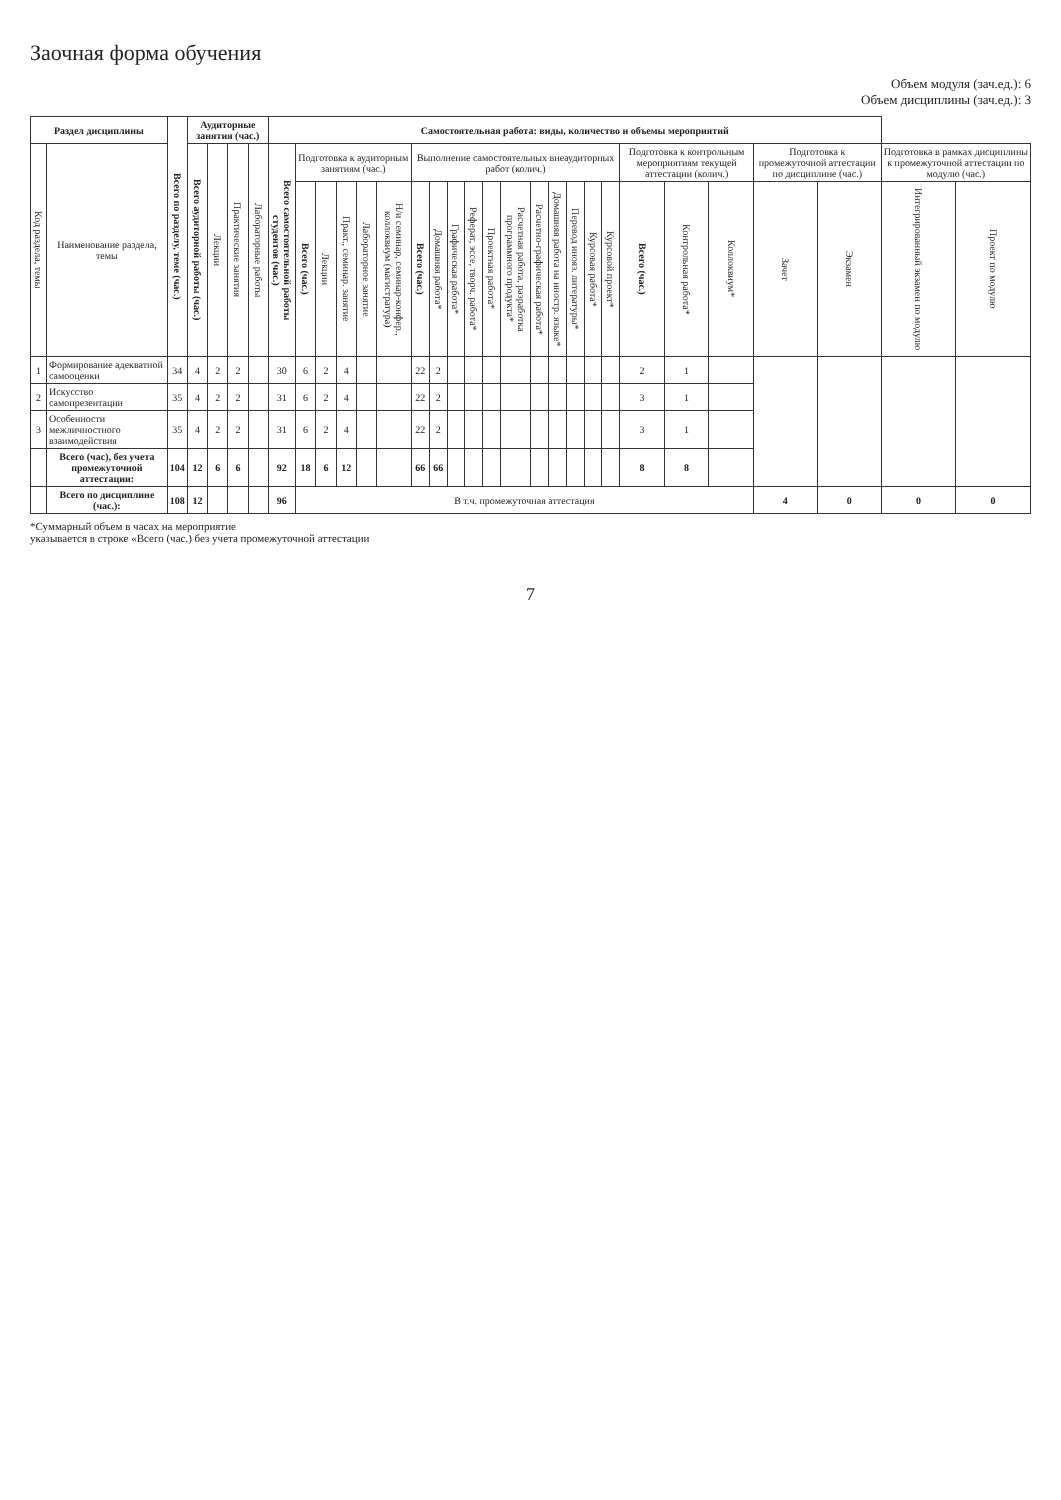Заочная форма обучения
Объем модуля (зач.ед.): 6
Объем дисциплины (зач.ед.): 3
| Раздел дисциплины | | Всего по разделу, теме (час.) | Аудиторные занятия (час.) | | | | Самостоятельная работа: виды, количество и объемы мероприятий | | | | | | | | | | | | | | | | | | | | | | | |
| --- | --- | --- | --- | --- | --- | --- | --- | --- | --- | --- | --- | --- | --- | --- | --- | --- | --- | --- | --- | --- | --- | --- | --- | --- | --- | --- | --- | --- | --- | --- |
| Код раздела, темы | Наименование раздела, темы | | Всего аудиторной работы (час.) | Лекции | Практические занятия | Лабораторные работы | Всего самостоятельной работы студентов (час.) | Подготовка к аудиторным занятиям (час.) | | | | | Выполнение самостоятельных внеаудиторных работ (колич.) | | | | | | | | | | | Подготовка к контрольным мероприятиям текущей аттестации (колич.) | | | Подготовка к промежуточной аттестации по дисциплине (час.) | | Подготовка в рамках дисциплины к промежуточной аттестации по модулю (час.) | |
| | | | | | | | | Всего (час.) | Лекции | Практ., семинар. занятие | Лабораторное занятие | Н/и семинар, семинар-конфер., коллоквиум (магистратура) | Всего (час.) | Домашняя работа* | Графическая работа* | Реферат, эссе, творч. работа* | Проектная работа* | Расчетная работа, разработка программного продукта* | Расчетно-графическая работа* | Домашняя работа на иностр. языке* | Перевод инояз. литературы* | Курсовая работа* | Курсовой проект* | Всего (час.) | Контрольная работа* | Коллоквиум* | Зачет | Экзамен | Интегрированный экзамен по модулю | Проект по модулю |
| 1 | Формирование адекватной самооценки | 34 | 4 | 2 | 2 | | 30 | 6 | 2 | 4 | | | 22 | 2 | | | | | | | | | | 2 | 1 | | | | | |
| 2 | Искусство самопрезентации | 35 | 4 | 2 | 2 | | 31 | 6 | 2 | 4 | | | 22 | 2 | | | | | | | | | | 3 | 1 | | | | | |
| 3 | Особенности межличностного взаимодействия | 35 | 4 | 2 | 2 | | 31 | 6 | 2 | 4 | | | 22 | 2 | | | | | | | | | | 3 | 1 | | | | | |
| | Всего (час) , без учета промежуточной аттестации: | 104 | 12 | 6 | 6 | | 92 | 18 | 6 | 12 | | | 66 | 66 | | | | | | | | | | 8 | 8 | | | | | |
| | Всего по дисциплине (час.): | 108 | 12 | | | | 96 | В т.ч. промежуточная аттестация | | | | | | | | | | | | | | | | | | | 4 | 0 | 0 | 0 |
*Суммарный объем в часах на мероприятие
указывается в строке «Всего (час.) без учета промежуточной аттестации
7